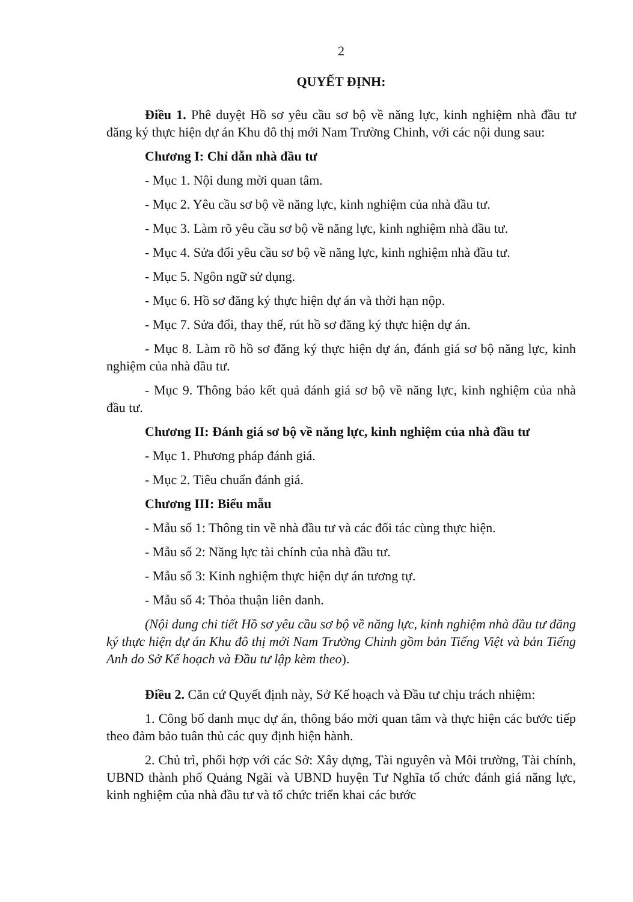2
QUYẾT ĐỊNH:
Điều 1. Phê duyệt Hồ sơ yêu cầu sơ bộ về năng lực, kinh nghiệm nhà đầu tư đăng ký thực hiện dự án Khu đô thị mới Nam Trường Chinh, với các nội dung sau:
Chương I: Chỉ dẫn nhà đầu tư
- Mục 1. Nội dung mời quan tâm.
- Mục 2. Yêu cầu sơ bộ về năng lực, kinh nghiệm của nhà đầu tư.
- Mục 3. Làm rõ yêu cầu sơ bộ về năng lực, kinh nghiệm nhà đầu tư.
- Mục 4. Sửa đổi yêu cầu sơ bộ về năng lực, kinh nghiệm nhà đầu tư.
- Mục 5. Ngôn ngữ sử dụng.
- Mục 6. Hồ sơ đăng ký thực hiện dự án và thời hạn nộp.
- Mục 7. Sửa đổi, thay thế, rút hồ sơ đăng ký thực hiện dự án.
- Mục 8. Làm rõ hồ sơ đăng ký thực hiện dự án, đánh giá sơ bộ năng lực, kinh nghiệm của nhà đầu tư.
- Mục 9. Thông báo kết quả đánh giá sơ bộ về năng lực, kinh nghiệm của nhà đầu tư.
Chương II: Đánh giá sơ bộ về năng lực, kinh nghiệm của nhà đầu tư
- Mục 1. Phương pháp đánh giá.
- Mục 2. Tiêu chuẩn đánh giá.
Chương III: Biểu mẫu
- Mẫu số 1: Thông tin về nhà đầu tư và các đối tác cùng thực hiện.
- Mẫu số 2: Năng lực tài chính của nhà đầu tư.
- Mẫu số 3: Kinh nghiệm thực hiện dự án tương tự.
- Mẫu số 4: Thỏa thuận liên danh.
(Nội dung chi tiết Hồ sơ yêu cầu sơ bộ về năng lực, kinh nghiệm nhà đầu tư đăng ký thực hiện dự án Khu đô thị mới Nam Trường Chinh gồm bản Tiếng Việt và bản Tiếng Anh do Sở Kế hoạch và Đầu tư lập kèm theo).
Điều 2. Căn cứ Quyết định này, Sở Kế hoạch và Đầu tư chịu trách nhiệm:
1. Công bố danh mục dự án, thông báo mời quan tâm và thực hiện các bước tiếp theo đảm bảo tuân thủ các quy định hiện hành.
2. Chủ trì, phối hợp với các Sở: Xây dựng, Tài nguyên và Môi trường, Tài chính, UBND thành phố Quảng Ngãi và UBND huyện Tư Nghĩa tổ chức đánh giá năng lực, kinh nghiệm của nhà đầu tư và tổ chức triển khai các bước